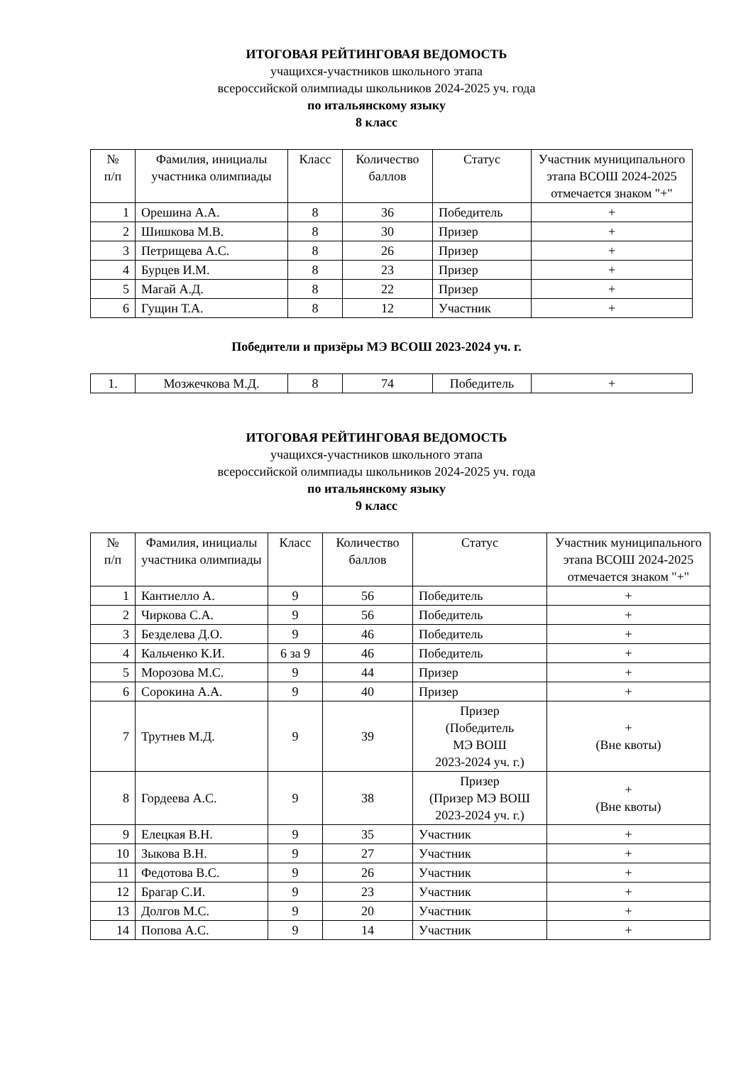ИТОГОВАЯ РЕЙТИНГОВАЯ ВЕДОМОСТЬ
учащихся-участников школьного этапа
всероссийской олимпиады школьников 2024-2025 уч. года
по итальянскому языку
8 класс
| № п/п | Фамилия, инициалы участника олимпиады | Класс | Количество баллов | Статус | Участник муниципального этапа ВСОШ 2024-2025 отмечается знаком "+" |
| --- | --- | --- | --- | --- | --- |
| 1 | Орешина А.А. | 8 | 36 | Победитель | + |
| 2 | Шишкова М.В. | 8 | 30 | Призер | + |
| 3 | Петрищева А.С. | 8 | 26 | Призер | + |
| 4 | Бурцев И.М. | 8 | 23 | Призер | + |
| 5 | Магай А.Д. | 8 | 22 | Призер | + |
| 6 | Гущин Т.А. | 8 | 12 | Участник | + |
Победители и призёры МЭ ВСОШ 2023-2024 уч. г.
| 1. | Мозжечкова М.Д. | 8 | 74 | Победитель | + |
ИТОГОВАЯ РЕЙТИНГОВАЯ ВЕДОМОСТЬ
учащихся-участников школьного этапа
всероссийской олимпиады школьников 2024-2025 уч. года
по итальянскому языку
9 класс
| № п/п | Фамилия, инициалы участника олимпиады | Класс | Количество баллов | Статус | Участник муниципального этапа ВСОШ 2024-2025 отмечается знаком "+" |
| --- | --- | --- | --- | --- | --- |
| 1 | Кантиелло А. | 9 | 56 | Победитель | + |
| 2 | Чиркова С.А. | 9 | 56 | Победитель | + |
| 3 | Безделева Д.О. | 9 | 46 | Победитель | + |
| 4 | Кальченко К.И. | 6 за 9 | 46 | Победитель | + |
| 5 | Морозова М.С. | 9 | 44 | Призер | + |
| 6 | Сорокина А.А. | 9 | 40 | Призер | + |
| 7 | Трутнев М.Д. | 9 | 39 | Призер (Победитель МЭ ВОШ 2023-2024 уч. г.) | + (Вне квоты) |
| 8 | Гордеева А.С. | 9 | 38 | Призер (Призер МЭ ВОШ 2023-2024 уч. г.) | + (Вне квоты) |
| 9 | Елецкая В.Н. | 9 | 35 | Участник | + |
| 10 | Зыкова В.Н. | 9 | 27 | Участник | + |
| 11 | Федотова В.С. | 9 | 26 | Участник | + |
| 12 | Брагар С.И. | 9 | 23 | Участник | + |
| 13 | Долгов М.С. | 9 | 20 | Участник | + |
| 14 | Попова А.С. | 9 | 14 | Участник | + |